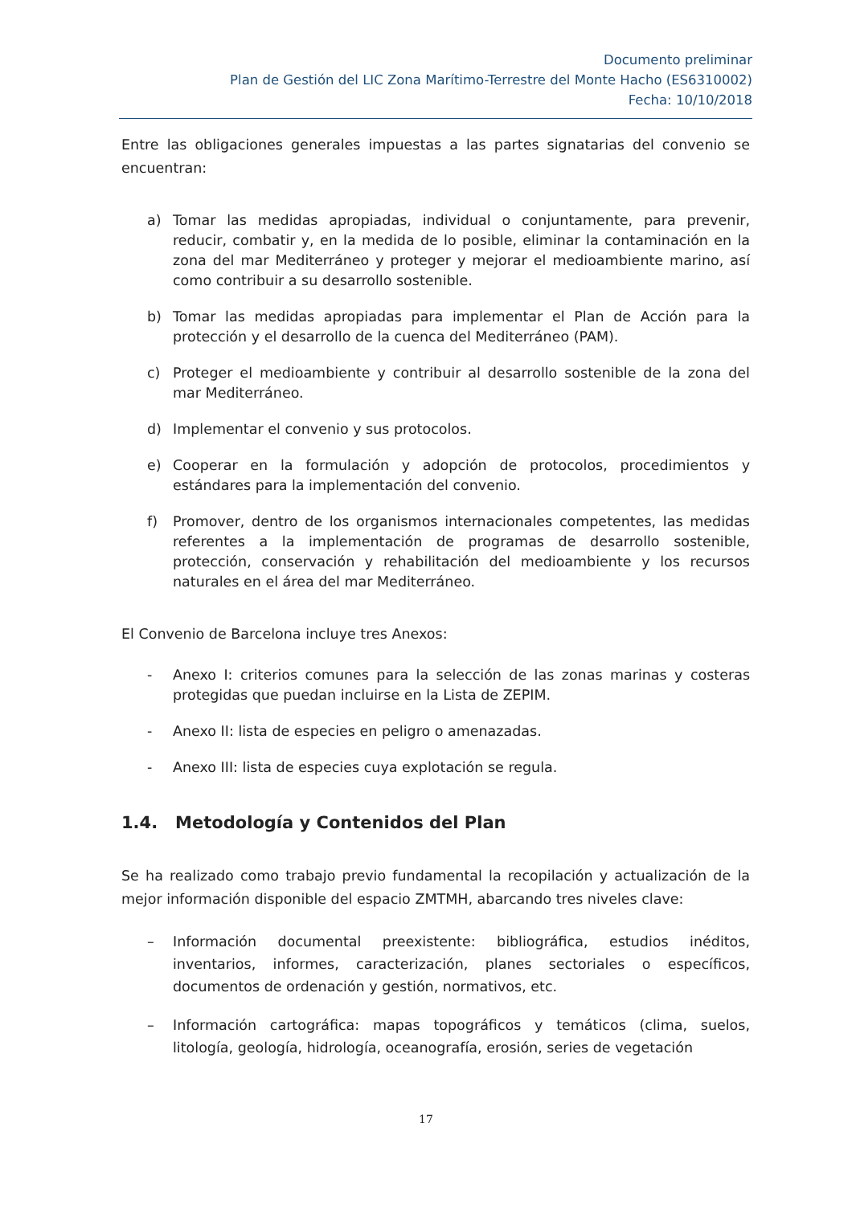Documento preliminar
Plan de Gestión del LIC Zona Marítimo-Terrestre del Monte Hacho (ES6310002)
Fecha: 10/10/2018
Entre las obligaciones generales impuestas a las partes signatarias del convenio se encuentran:
a) Tomar las medidas apropiadas, individual o conjuntamente, para prevenir, reducir, combatir y, en la medida de lo posible, eliminar la contaminación en la zona del mar Mediterráneo y proteger y mejorar el medioambiente marino, así como contribuir a su desarrollo sostenible.
b) Tomar las medidas apropiadas para implementar el Plan de Acción para la protección y el desarrollo de la cuenca del Mediterráneo (PAM).
c) Proteger el medioambiente y contribuir al desarrollo sostenible de la zona del mar Mediterráneo.
d) Implementar el convenio y sus protocolos.
e) Cooperar en la formulación y adopción de protocolos, procedimientos y estándares para la implementación del convenio.
f) Promover, dentro de los organismos internacionales competentes, las medidas referentes a la implementación de programas de desarrollo sostenible, protección, conservación y rehabilitación del medioambiente y los recursos naturales en el área del mar Mediterráneo.
El Convenio de Barcelona incluye tres Anexos:
- Anexo I: criterios comunes para la selección de las zonas marinas y costeras protegidas que puedan incluirse en la Lista de ZEPIM.
- Anexo II: lista de especies en peligro o amenazadas.
- Anexo III: lista de especies cuya explotación se regula.
1.4. Metodología y Contenidos del Plan
Se ha realizado como trabajo previo fundamental la recopilación y actualización de la mejor información disponible del espacio ZMTMH, abarcando tres niveles clave:
– Información documental preexistente: bibliográfica, estudios inéditos, inventarios, informes, caracterización, planes sectoriales o específicos, documentos de ordenación y gestión, normativos, etc.
– Información cartográfica: mapas topográficos y temáticos (clima, suelos, litología, geología, hidrología, oceanografía, erosión, series de vegetación
17